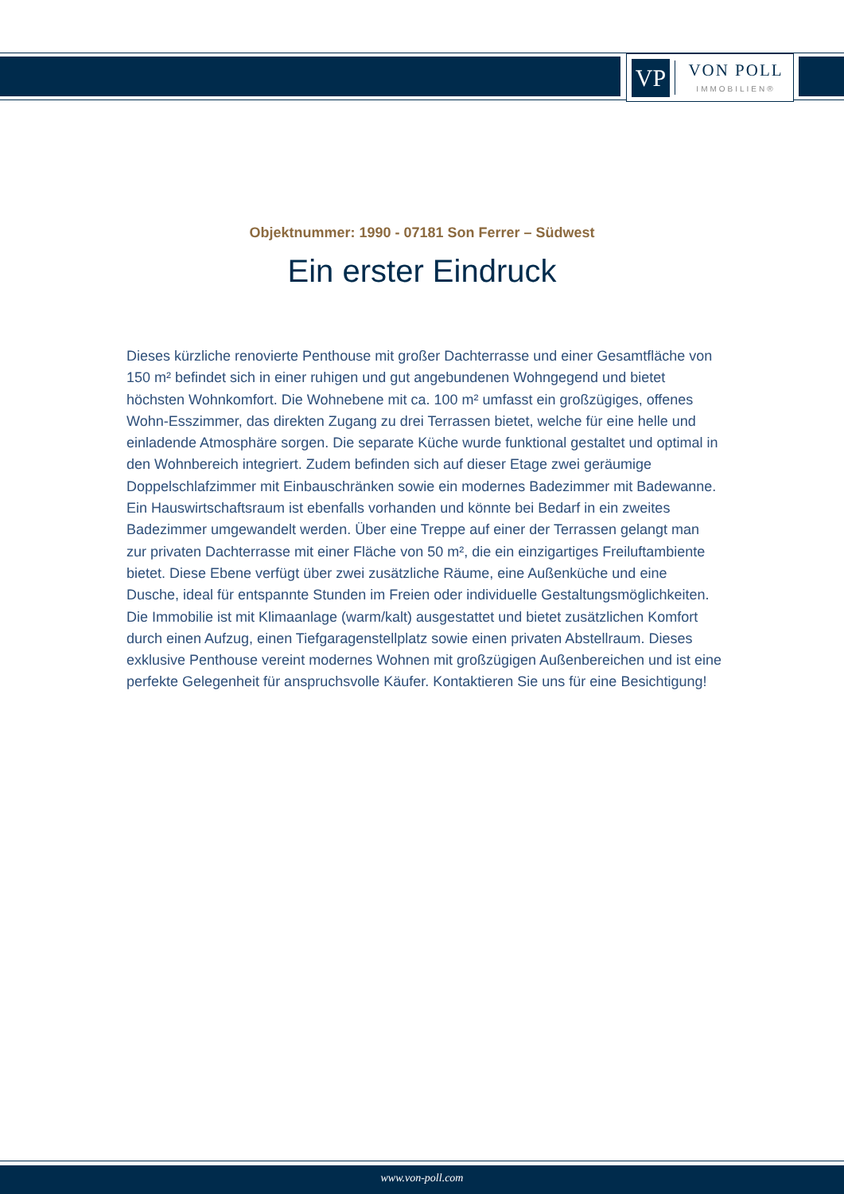VP
VON POLL
IMMOBILIEN®
Objektnummer: 1990 - 07181 Son Ferrer – Südwest
Ein erster Eindruck
Dieses kürzliche renovierte Penthouse mit großer Dachterrasse und einer Gesamtfläche von 150 m² befindet sich in einer ruhigen und gut angebundenen Wohngegend und bietet höchsten Wohnkomfort. Die Wohnebene mit ca. 100 m² umfasst ein großzügiges, offenes Wohn-Esszimmer, das direkten Zugang zu drei Terrassen bietet, welche für eine helle und einladende Atmosphäre sorgen. Die separate Küche wurde funktional gestaltet und optimal in den Wohnbereich integriert. Zudem befinden sich auf dieser Etage zwei geräumige Doppelschlafzimmer mit Einbauschränken sowie ein modernes Badezimmer mit Badewanne. Ein Hauswirtschaftsraum ist ebenfalls vorhanden und könnte bei Bedarf in ein zweites Badezimmer umgewandelt werden. Über eine Treppe auf einer der Terrassen gelangt man zur privaten Dachterrasse mit einer Fläche von 50 m², die ein einzigartiges Freiluftambiente bietet. Diese Ebene verfügt über zwei zusätzliche Räume, eine Außenküche und eine Dusche, ideal für entspannte Stunden im Freien oder individuelle Gestaltungsmöglichkeiten. Die Immobilie ist mit Klimaanlage (warm/kalt) ausgestattet und bietet zusätzlichen Komfort durch einen Aufzug, einen Tiefgaragenstellplatz sowie einen privaten Abstellraum. Dieses exklusive Penthouse vereint modernes Wohnen mit großzügigen Außenbereichen und ist eine perfekte Gelegenheit für anspruchsvolle Käufer. Kontaktieren Sie uns für eine Besichtigung!
www.von-poll.com